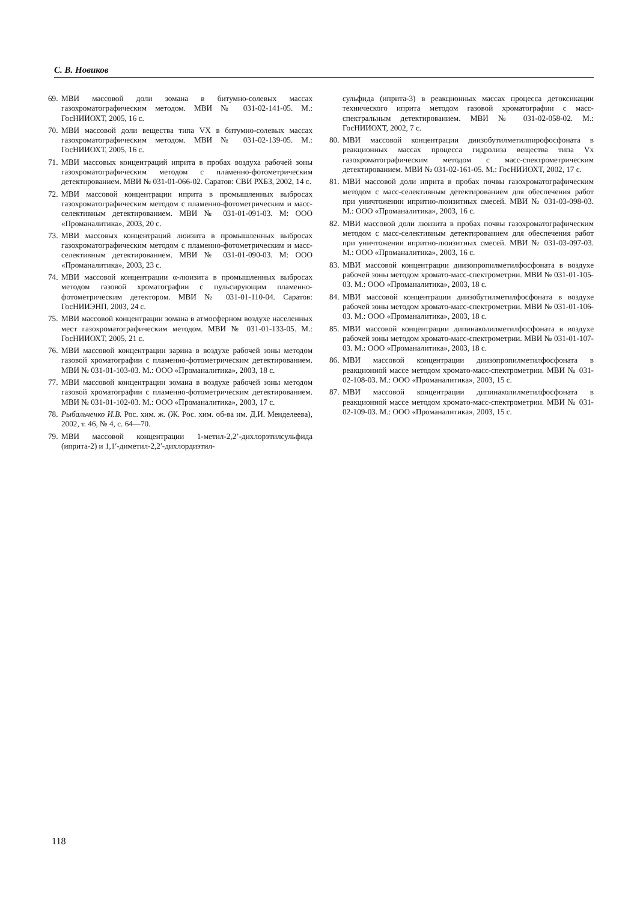С. В. Новиков
69. МВИ массовой доли зомана в битумно-солевых массах газохроматографическим методом. МВИ № 031-02-141-05. М.: ГосНИИОХТ, 2005, 16 с.
70. МВИ массовой доли вещества типа VX в битумно-солевых массах газохроматографическим методом. МВИ № 031-02-139-05. М.: ГосНИИОХТ, 2005, 16 с.
71. МВИ массовых концентраций иприта в пробах воздуха рабочей зоны газохроматографическим методом с пламенно-фотометрическим детектированием. МВИ № 031-01-066-02. Саратов: СВИ РХБЗ, 2002, 14 с.
72. МВИ массовой концентрации иприта в промышленных выбросах газохроматографическим методом с пламенно-фотометрическим и масс-селективным детектированием. МВИ № 031-01-091-03. М: ООО «Проманалитика», 2003, 20 с.
73. МВИ массовых концентраций люизита в промышленных выбросах газохроматографическим методом с пламенно-фотометрическим и масс-селективным детектированием. МВИ № 031-01-090-03. М: ООО «Проманалитика», 2003, 23 с.
74. МВИ массовой концентрации α-люизита в промышленных выбросах методом газовой хроматографии с пульсирующим пламенно-фотометрическим детектором. МВИ № 031-01-110-04. Саратов: ГосНИИЭНП, 2003, 24 с.
75. МВИ массовой концентрации зомана в атмосферном воздухе населенных мест газохроматографическим методом. МВИ № 031-01-133-05. М.: ГосНИИОХТ, 2005, 21 с.
76. МВИ массовой концентрации зарина в воздухе рабочей зоны методом газовой хроматографии с пламенно-фотометрическим детектированием. МВИ № 031-01-103-03. М.: ООО «Проманалитика», 2003, 18 с.
77. МВИ массовой концентрации зомана в воздухе рабочей зоны методом газовой хроматографии с пламенно-фотометрическим детектированием. МВИ № 031-01-102-03. М.: ООО «Проманалитика», 2003, 17 с.
78. Рыбальченко И.В. Рос. хим. ж. (Ж. Рос. хим. об-ва им. Д.И. Менделеева), 2002, т. 46, № 4, с. 64—70.
79. МВИ массовой концентрации 1-метил-2,2’-дихлорэтилсульфида (иприта-2) и 1,1′-диметил-2,2′-дихлордиэтил-
сульфида (иприта-3) в реакционных массах процесса детоксикации технического иприта методом газовой хроматографии с масс-спектральным детектированием. МВИ № 031-02-058-02. М.: ГосНИИОХТ, 2002, 7 с.
80. МВИ массовой концентрации диизобутилметилпирофосфоната в реакционных массах процесса гидролиза вещества типа Vx газохроматографическим методом с масс-спектрометрическим детектированием. МВИ № 031-02-161-05. М.: ГосНИИОХТ, 2002, 17 с.
81. МВИ массовой доли иприта в пробах почвы газохроматографическим методом с масс-селективным детектированием для обеспечения работ при уничтожении ипритно-люизитных смесей. МВИ № 031-03-098-03. М.: ООО «Проманалитика», 2003, 16 с.
82. МВИ массовой доли люизита в пробах почвы газохроматографическим методом с масс-селективным детектированием для обеспечения работ при уничтожении ипритно-люизитных смесей. МВИ № 031-03-097-03. М.: ООО «Проманалитика», 2003, 16 с.
83. МВИ массовой концентрации диизопропилметилфосфоната в воздухе рабочей зоны методом хромато-масс-спектрометрии. МВИ № 031-01-105-03. М.: ООО «Проманалитика», 2003, 18 с.
84. МВИ массовой концентрации диизобутилметилфосфоната в воздухе рабочей зоны методом хромато-масс-спектрометрии. МВИ № 031-01-106-03. М.: ООО «Проманалитика», 2003, 18 с.
85. МВИ массовой концентрации дипинаколилметилфосфоната в воздухе рабочей зоны методом хромато-масс-спектрометрии. МВИ № 031-01-107-03. М.: ООО «Проманалитика», 2003, 18 с.
86. МВИ массовой концентрации диизопропилметилфосфоната в реакционной массе методом хромато-масс-спектрометрии. МВИ № 031-02-108-03. М.: ООО «Проманалитика», 2003, 15 с.
87. МВИ массовой концентрации дипинаколилметилфосфоната в реакционной массе методом хромато-масс-спектрометрии. МВИ № 031-02-109-03. М.: ООО «Проманалитика», 2003, 15 с.
118